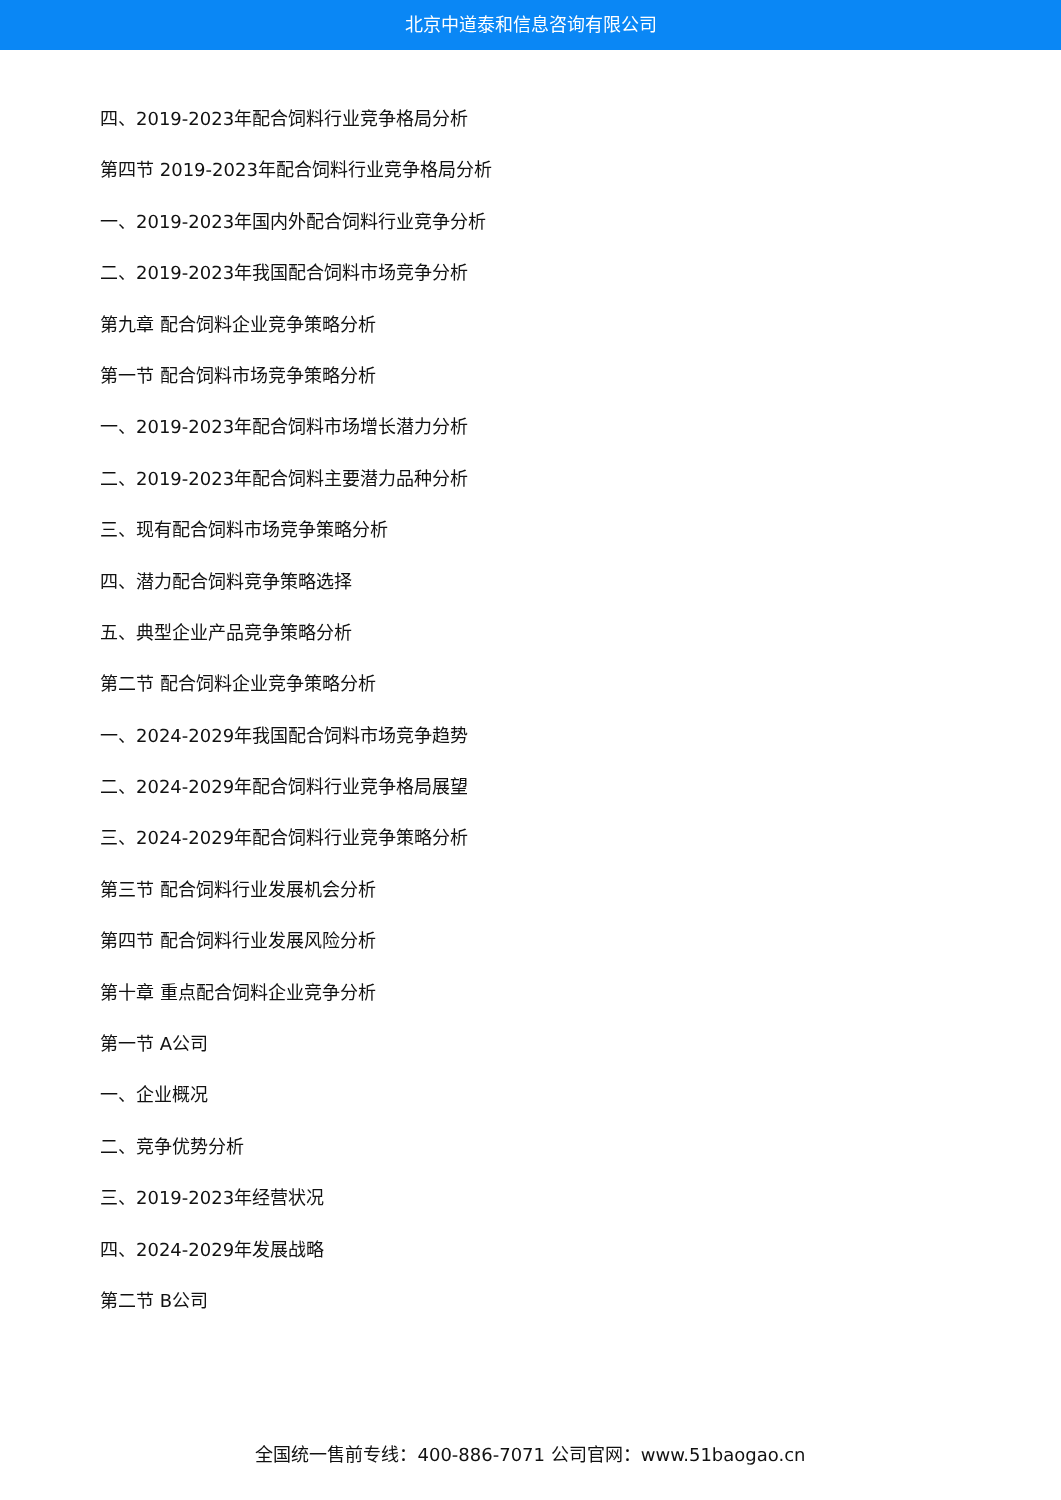北京中道泰和信息咨询有限公司
四、2019-2023年配合饲料行业竞争格局分析
第四节 2019-2023年配合饲料行业竞争格局分析
一、2019-2023年国内外配合饲料行业竞争分析
二、2019-2023年我国配合饲料市场竞争分析
第九章 配合饲料企业竞争策略分析
第一节 配合饲料市场竞争策略分析
一、2019-2023年配合饲料市场增长潜力分析
二、2019-2023年配合饲料主要潜力品种分析
三、现有配合饲料市场竞争策略分析
四、潜力配合饲料竞争策略选择
五、典型企业产品竞争策略分析
第二节 配合饲料企业竞争策略分析
一、2024-2029年我国配合饲料市场竞争趋势
二、2024-2029年配合饲料行业竞争格局展望
三、2024-2029年配合饲料行业竞争策略分析
第三节 配合饲料行业发展机会分析
第四节 配合饲料行业发展风险分析
第十章 重点配合饲料企业竞争分析
第一节 A公司
一、企业概况
二、竞争优势分析
三、2019-2023年经营状况
四、2024-2029年发展战略
第二节 B公司
全国统一售前专线：400-886-7071 公司官网：www.51baogao.cn